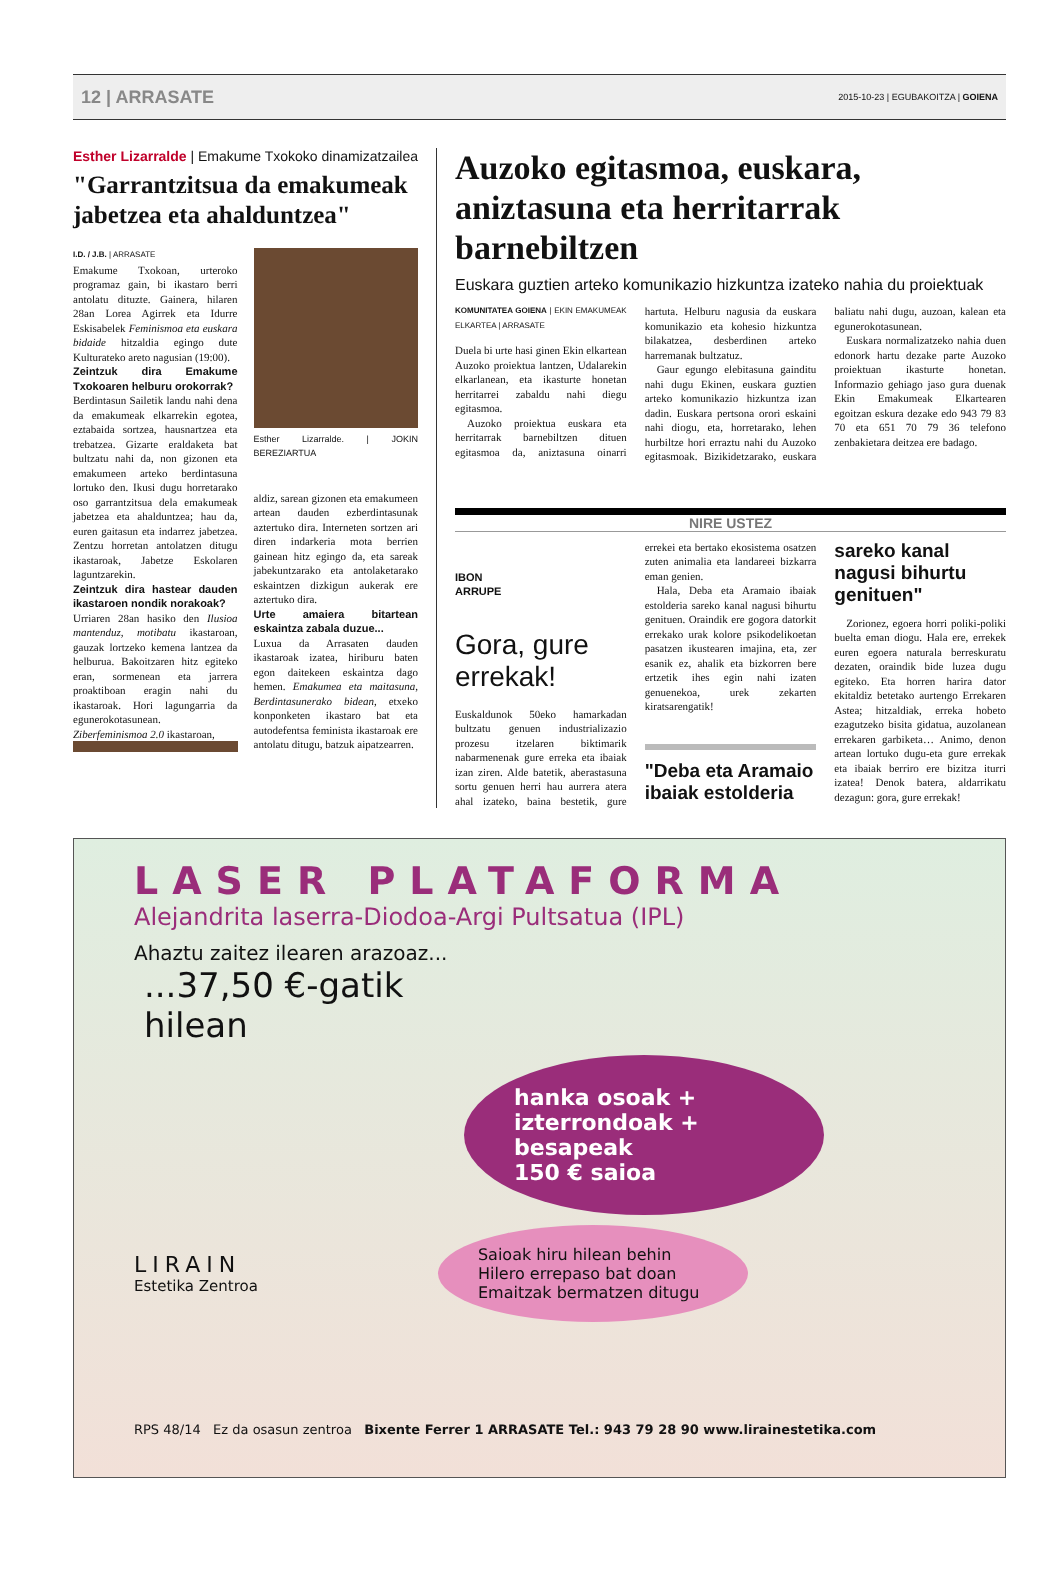12 | ARRASATE 2015-10-23 | EGUBAKOITZA | GOIENA
Esther Lizarralde | Emakume Txokoko dinamizatzailea
"Garrantzitsua da emakumeak jabetzea eta ahalduntzea"
I.D. / J.B. | ARRASATE
Emakume Txokoan, urteroko programaz gain, bi ikastaro berri antolatu dituzte. Gainera, hilaren 28an Lorea Agirrek eta Idurre Eskisabelek Feminismoa eta euskara bidaide hitzaldia egingo dute Kulturateko areto nagusian (19:00).
Zeintzuk dira Emakume Txokoaren helburu orokorrak?
Berdintasun Sailetik landu nahi dena da emakumeak elkarrekin egotea, eztabaida sortzea, hausnartzea eta trebatzea. Gizarte eraldaketa bat bultzatu nahi da, non gizonen eta emakumeen arteko berdintasuna lortuko den. Ikusi dugu horretarako oso garrantzitsua dela emakumeak jabetzea eta ahalduntzea; hau da, euren gaitasun eta indarrez jabetzea. Zentzu horretan antolatzen ditugu ikastaroak, Jabetze Eskolaren laguntzarekin.
Zeintzuk dira hastear dauden ikastaroen nondik norakoak?
Urriaren 28an hasiko den Ilusioa mantenduz, motibatu ikastaroan, gauzak lortzeko kemena lantzea da helburua. Bakoitzaren hitz egiteko eran, sormenean eta jarrera proaktiboan eragin nahi du ikastaroak. Hori lagungarria da egunerokotasunean. Ziberfeminismoa 2.0 ikastaroan,
Esther Lizarralde. | JOKIN BEREZIARTUA
aldiz, sarean gizonen eta emakumeen artean dauden ezberdintasunak aztertuko dira. Interneten sortzen ari diren indarkeria mota berrien gainean hitz egingo da, eta sareak jabekuntzarako eta antolaketarako eskaintzen dizkigun aukerak ere aztertuko dira.
Urte amaiera bitartean eskaintza zabala duzue...
Luxua da Arrasaten dauden ikastaroak izatea, hiriburu baten egon daitekeen eskaintza dago hemen. Emakumea eta maitasuna, Berdintasunerako bidean, etxeko konponketen ikastaro bat eta autodefentsa feminista ikastaroak ere antolatu ditugu, batzuk aipatzearren.
Auzoko egitasmoa, euskara, aniztasuna eta herritarrak barnebiltzen
Euskara guztien arteko komunikazio hizkuntza izateko nahia du proiektuak
KOMUNITATEA GOIENA | EKIN EMAKUMEAK ELKARTEA | ARRASATE
Duela bi urte hasi ginen Ekin elkartean Auzoko proiektua lantzen, Udalarekin elkarlanean, eta ikasturte honetan herritarrei zabaldu nahi diegu egitasmoa.
Auzoko proiektua euskara eta herritarrak barnebiltzen dituen egitasmoa da, aniztasuna oinarri hartuta. Helburu nagusia da euskara komunikazio eta kohesio hizkuntza bilakatzea, desberdinen arteko harremanak bultzatuz.
Gaur egungo elebitasuna gainditu nahi dugu Ekinen, euskara guztien arteko komunikazio hizkuntza izan dadin. Euskara pertsona orori eskaini nahi diogu, eta, horretarako, lehen hurbiltze hori erraztu nahi du Auzoko egitasmoak. Bizikidetzarako, euskara baliatu nahi dugu, auzoan, kalean eta egunerokotasunean.
Euskara normalizatzeko nahia duen edonork hartu dezake parte Auzoko proiektuan ikasturte honetan. Informazio gehiago jaso gura duenak Ekin Emakumeak Elkartearen egoitzan eskura dezake edo 943 79 83 70 eta 651 70 79 36 telefono zenbakietara deitzea ere badago.
NIRE USTEZ
IBON
ARRUPE
Gora, gure errekak!
Euskaldunok 50eko hamarkadan bultzatu genuen industrializazio prozesu itzelaren biktimarik nabarmenenak gure erreka eta ibaiak izan ziren. Alde batetik, aberastasuna sortu genuen herri hau aurrera atera ahal izateko, baina bestetik, gure errekei eta bertako ekosistema osatzen zuten animalia eta landareei bizkarra eman genien.
Hala, Deba eta Aramaio ibaiak estolderia sareko kanal nagusi bihurtu genituen. Oraindik ere gogora datorkit errekako urak kolore psikodelikoetan pasatzen ikustearen imajina, eta, zer esanik ez, ahalik eta bizkorren bere ertzetik ihes egin nahi izaten genuenekoa, urek zekarten kiratsarengatik!
"Deba eta Aramaio ibaiak estolderia sareko kanal nagusi bihurtu genituen"
Zorionez, egoera horri poliki-poliki buelta eman diogu. Hala ere, errekek euren egoera naturala berreskuratu dezaten, oraindik bide luzea dugu egiteko. Eta horren harira dator ekitaldiz betetako aurtengo Errekaren Astea; hitzaldiak, erreka hobeto ezagutzeko bisita gidatua, auzolanean errekaren garbiketa… Animo, denon artean lortuko dugu-eta gure errekak eta ibaiak berriro ere bizitza iturri izatea! Denok batera, aldarrikatu dezagun: gora, gure errekak!
LASER PLATAFORMA
Alejandrita laserra-Diodoa-Argi Pultsatua (IPL)
Ahaztu zaitez ilearen arazoaz...
...37,50 €-gatik
hilean
hanka osoak +
izterrondoak +
besapeak
150 € saioa
LIRAIN
Estetika Zentroa
Saioak hiru hilean behin
Hilero errepaso bat doan
Emaitzak bermatzen ditugu
RPS 48/14 Ez da osasun zentroa Bixente Ferrer 1 ARRASATE Tel.: 943 79 28 90 www.lirainestetika.com